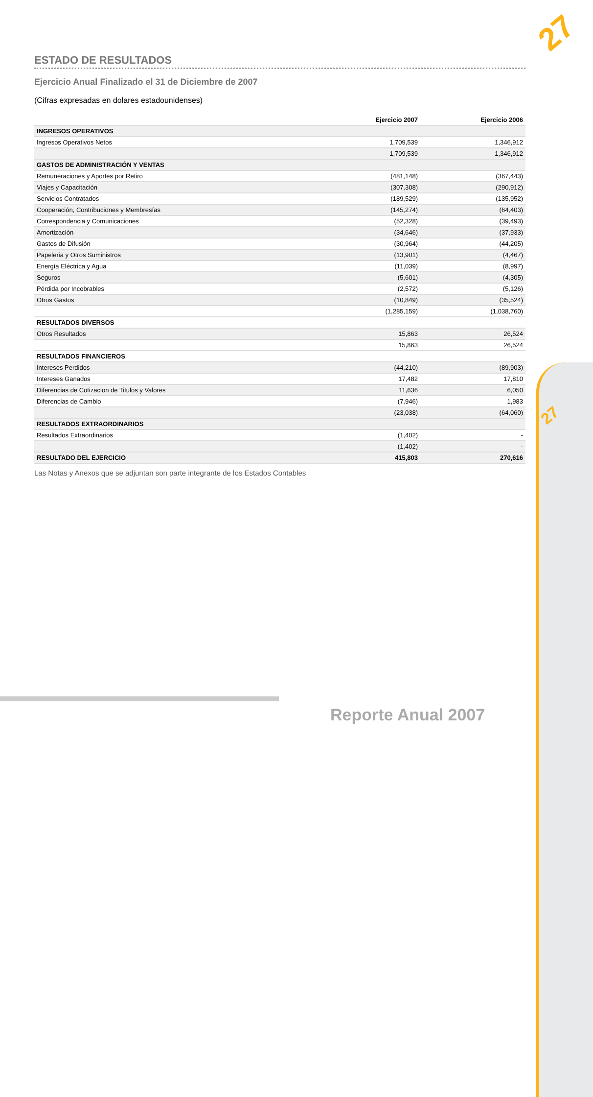27
27
ESTADO DE RESULTADOS
Ejercicio Anual Finalizado el 31 de Diciembre de 2007
(Cifras expresadas en dolares estadounidenses)
| | Ejercicio 2007 | Ejercicio 2006 |
| --- | --- | --- |
| INGRESOS OPERATIVOS | | |
| Ingresos Operativos Netos | 1,709,539 | 1,346,912 |
| | 1,709,539 | 1,346,912 |
| GASTOS DE ADMINISTRACIÓN Y VENTAS | | |
| Remuneraciones y Aportes por Retiro | (481,148) | (367,443) |
| Viajes y Capacitación | (307,308) | (290,912) |
| Servicios Contratados | (189,529) | (135,952) |
| Cooperación, Contribuciones y Membresías | (145,274) | (64,403) |
| Correspondencia y Comunicaciones | (52,328) | (39,493) |
| Amortización | (34,646) | (37,933) |
| Gastos de Difusión | (30,964) | (44,205) |
| Papeleria y Otros Suministros | (13,901) | (4,467) |
| Energía Eléctrica y Agua | (11,039) | (8,997) |
| Seguros | (5,601) | (4,305) |
| Pérdida por Incobrables | (2,572) | (5,126) |
| Otros Gastos | (10,849) | (35,524) |
| | (1,285,159) | (1,038,760) |
| RESULTADOS DIVERSOS | | |
| Otros Resultados | 15,863 | 26,524 |
| | 15,863 | 26,524 |
| RESULTADOS FINANCIEROS | | |
| Intereses Perdidos | (44,210) | (89,903) |
| Intereses Ganados | 17,482 | 17,810 |
| Diferencias de Cotizacion de Titulos y Valores | 11,636 | 6,050 |
| Diferencias de Cambio | (7,946) | 1,983 |
| | (23,038) | (64,060) |
| RESULTADOS EXTRAORDINARIOS | | |
| Resultados Extraordinarios | (1,402) | - |
| | (1,402) | - |
| RESULTADO DEL EJERCICIO | 415,803 | 270,616 |
Las Notas y Anexos que se adjuntan son parte integrante de los Estados Contables
Reporte Anual 2007